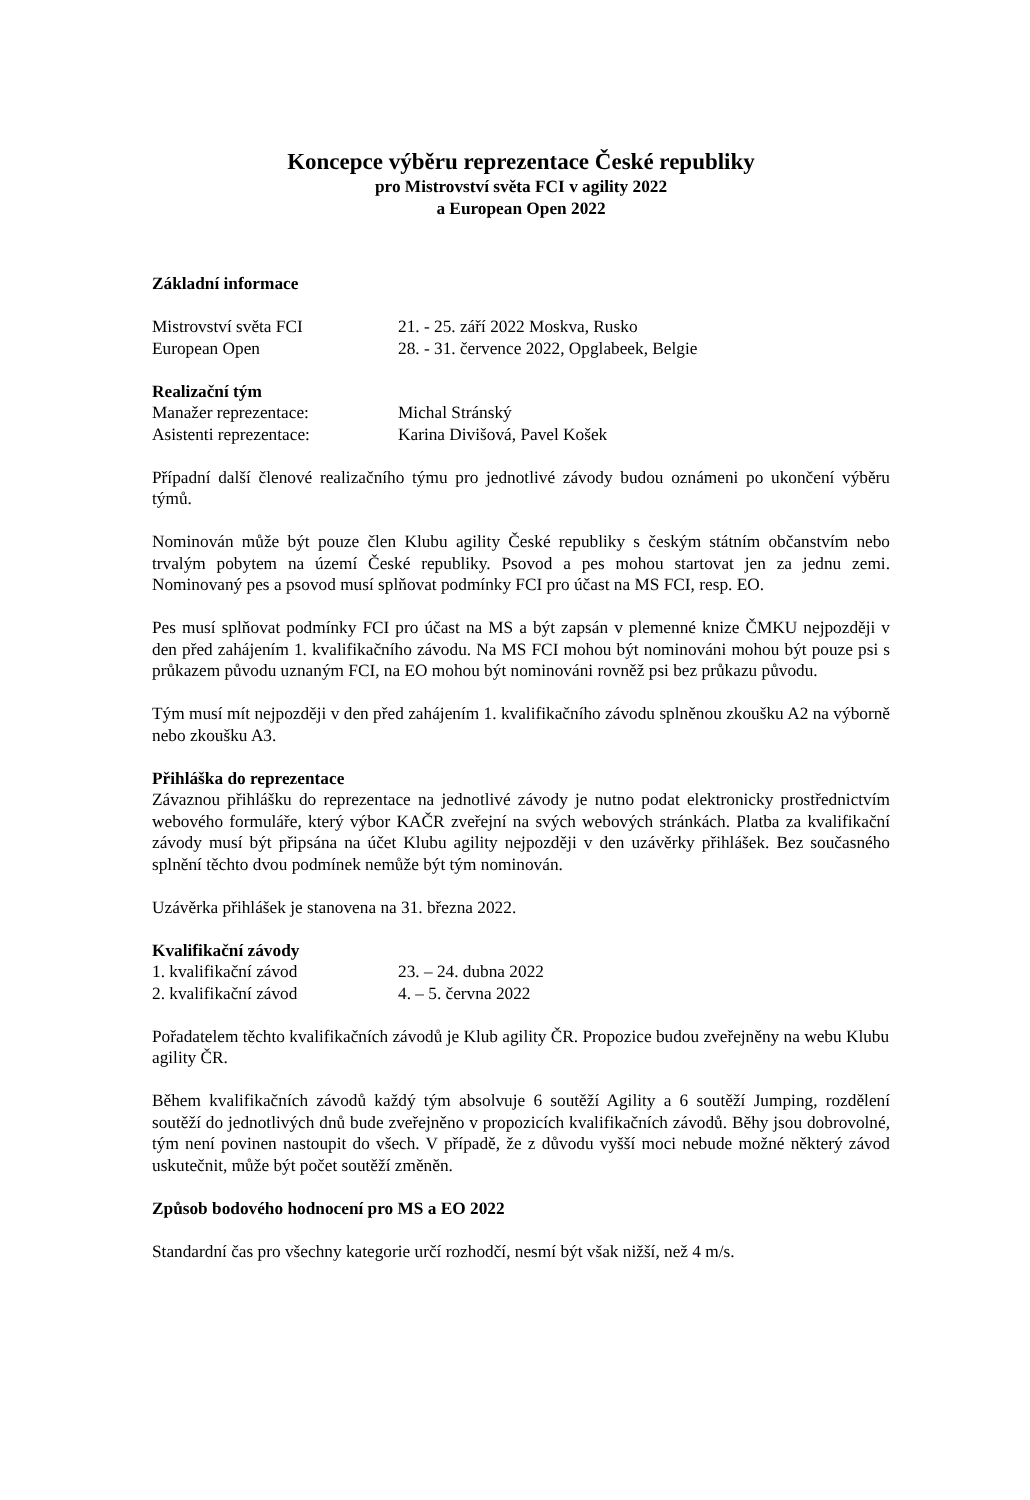Koncepce výběru reprezentace České republiky
pro Mistrovství světa FCI v agility 2022
a European Open 2022
Základní informace
Mistrovství světa FCI 21. - 25. září 2022 Moskva, Rusko
European Open 28. - 31. července 2022, Opglabeek, Belgie
Realizační tým
Manažer reprezentace: Michal Stránský
Asistenti reprezentace: Karina Divišová, Pavel Košek
Případní další členové realizačního týmu pro jednotlivé závody budou oznámeni po ukončení výběru týmů.
Nominován může být pouze člen Klubu agility České republiky s českým státním občanstvím nebo trvalým pobytem na území České republiky. Psovod a pes mohou startovat jen za jednu zemi. Nominovaný pes a psovod musí splňovat podmínky FCI pro účast na MS FCI, resp. EO.
Pes musí splňovat podmínky FCI pro účast na MS a být zapsán v plemenné knize ČMKU nejpozději v den před zahájením 1. kvalifikačního závodu. Na MS FCI mohou být nominováni mohou být pouze psi s průkazem původu uznaným FCI, na EO mohou být nominováni rovněž psi bez průkazu původu.
Tým musí mít nejpozději v den před zahájením 1. kvalifikačního závodu splněnou zkoušku A2 na výborně nebo zkoušku A3.
Přihláška do reprezentace
Závaznou přihlášku do reprezentace na jednotlivé závody je nutno podat elektronicky prostřednictvím webového formuláře, který výbor KAČR zveřejní na svých webových stránkách. Platba za kvalifikační závody musí být připsána na účet Klubu agility nejpozději v den uzávěrky přihlášek. Bez současného splnění těchto dvou podmínek nemůže být tým nominován.
Uzávěrka přihlášek je stanovena na 31. března 2022.
Kvalifikační závody
1. kvalifikační závod 23. – 24. dubna 2022
2. kvalifikační závod 4. – 5. června 2022
Pořadatelem těchto kvalifikačních závodů je Klub agility ČR. Propozice budou zveřejněny na webu Klubu agility ČR.
Během kvalifikačních závodů každý tým absolvuje 6 soutěží Agility a 6 soutěží Jumping, rozdělení soutěží do jednotlivých dnů bude zveřejněno v propozicích kvalifikačních závodů. Běhy jsou dobrovolné, tým není povinen nastoupit do všech. V případě, že z důvodu vyšší moci nebude možné některý závod uskutečnit, může být počet soutěží změněn.
Způsob bodového hodnocení pro MS a EO 2022
Standardní čas pro všechny kategorie určí rozhodčí, nesmí být však nižší, než 4 m/s.